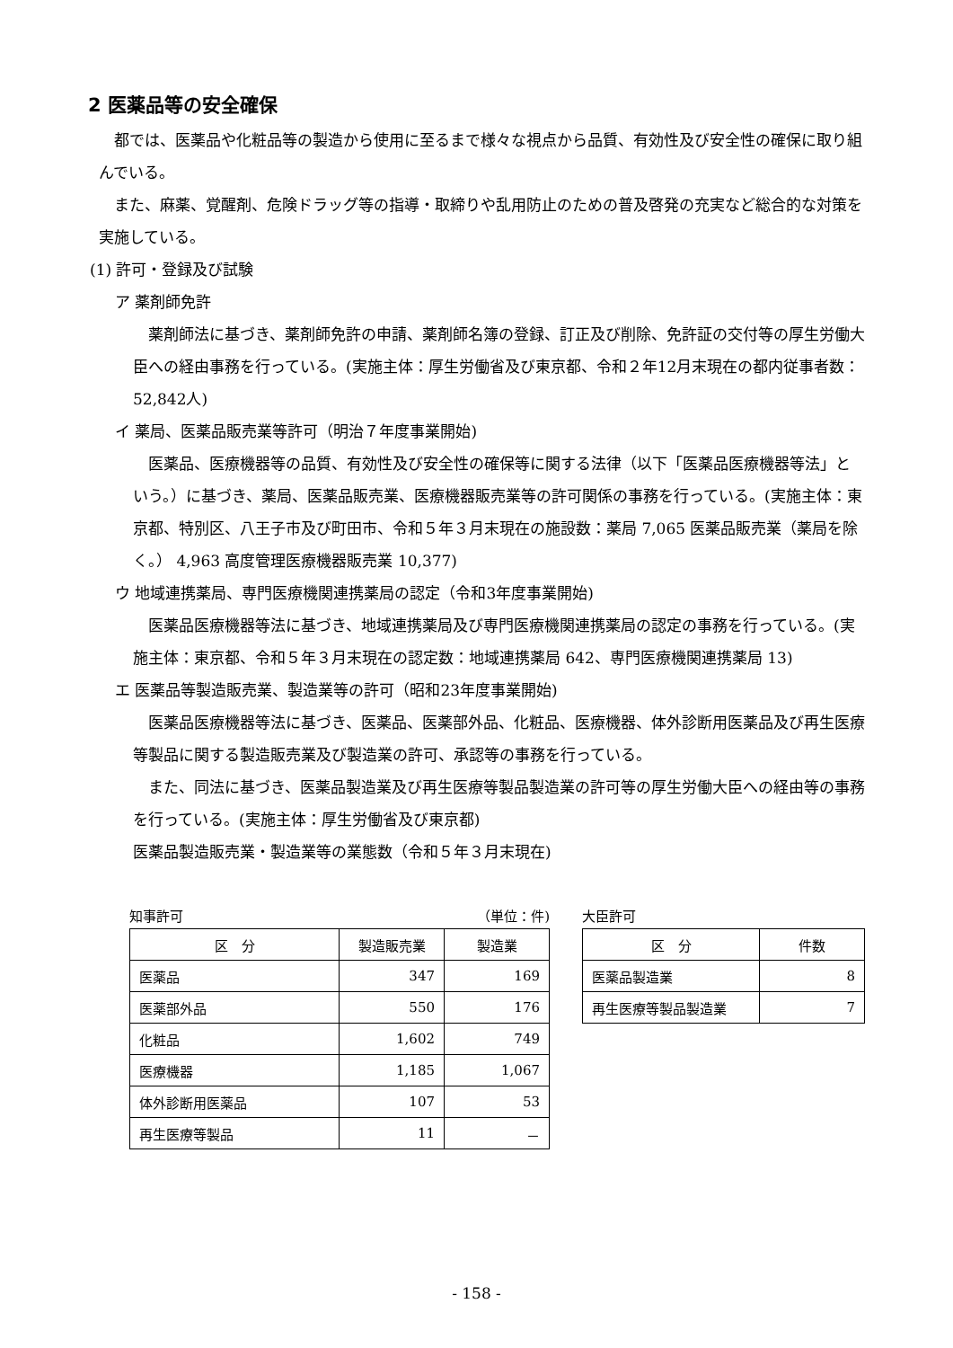2 医薬品等の安全確保
都では、医薬品や化粧品等の製造から使用に至るまで様々な視点から品質、有効性及び安全性の確保に取り組んでいる。
また、麻薬、覚醒剤、危険ドラッグ等の指導・取締りや乱用防止のための普及啓発の充実など総合的な対策を実施している。
(1) 許可・登録及び試験
ア 薬剤師免許
薬剤師法に基づき、薬剤師免許の申請、薬剤師名簿の登録、訂正及び削除、免許証の交付等の厚生労働大臣への経由事務を行っている。(実施主体：厚生労働省及び東京都、令和２年12月末現在の都内従事者数：52,842人)
イ 薬局、医薬品販売業等許可（明治７年度事業開始)
医薬品、医療機器等の品質、有効性及び安全性の確保等に関する法律（以下「医薬品医療機器等法」という。）に基づき、薬局、医薬品販売業、医療機器販売業等の許可関係の事務を行っている。(実施主体：東京都、特別区、八王子市及び町田市、令和５年３月末現在の施設数：薬局 7,065 医薬品販売業（薬局を除く。） 4,963 高度管理医療機器販売業 10,377)
ウ 地域連携薬局、専門医療機関連携薬局の認定（令和3年度事業開始)
医薬品医療機器等法に基づき、地域連携薬局及び専門医療機関連携薬局の認定の事務を行っている。(実施主体：東京都、令和５年３月末現在の認定数：地域連携薬局 642、専門医療機関連携薬局 13)
エ 医薬品等製造販売業、製造業等の許可（昭和23年度事業開始)
医薬品医療機器等法に基づき、医薬品、医薬部外品、化粧品、医療機器、体外診断用医薬品及び再生医療等製品に関する製造販売業及び製造業の許可、承認等の事務を行っている。
また、同法に基づき、医薬品製造業及び再生医療等製品製造業の許可等の厚生労働大臣への経由等の事務を行っている。(実施主体：厚生労働省及び東京都)
医薬品製造販売業・製造業等の業態数（令和５年３月末現在)
知事許可 （単位：件)
| 区 分 | 製造販売業 | 製造業 |
| --- | --- | --- |
| 医薬品 | 347 | 169 |
| 医薬部外品 | 550 | 176 |
| 化粧品 | 1,602 | 749 |
| 医療機器 | 1,185 | 1,067 |
| 体外診断用医薬品 | 107 | 53 |
| 再生医療等製品 | 11 | － |
大臣許可
| 区 分 | 件数 |
| --- | --- |
| 医薬品製造業 | 8 |
| 再生医療等製品製造業 | 7 |
- 158 -